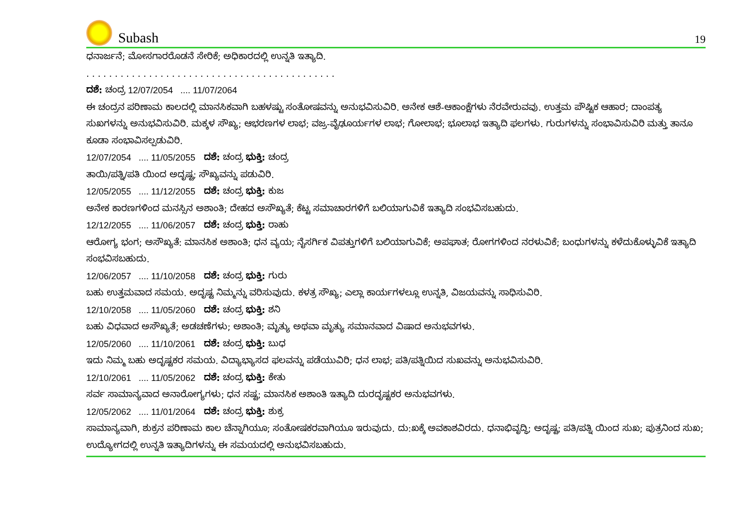Subash
19
ಧನಾರ್ಜನೆ; ಮೋಸಗಾರರೊಡನೆ ಸೇರಿಕೆ; ಅಧಿಕಾರದಲ್ಲಿ ಉನ್ನತಿ ಇತ್ಯಾದಿ.
. . . . . . . . . . . . . . . . . . . . . . . . . . . . . . . . . . . . . . . . . . . .
ದಶೆ: ಚಂದ್ರ 12/07/2054 .... 11/07/2064
ಈ ಚಂದ್ರನ ಪರಿಣಾಮ ಕಾಲದಲ್ಲಿ ಮಾನಸಿಕವಾಗಿ ಬಹಳಷ್ಟು ಸಂತೋಷವನ್ನು ಅನುಭವಿಸುವಿರಿ. ಅನೇಕ ಆಶೆ-ಆಕಾಂಕ್ಷೆಗಳು ನೆರವೇರುವವು. ಉತ್ತಮ ಪೌಷ್ಟಿಕ ಆಹಾರ; ದಾಂಪತ್ಯ ಸುಖಗಳನ್ನು ಅನುಭವಿಸುವಿರಿ. ಮಕ್ಕಳ ಸೌಖ್ಯ; ಆಭರಣಗಳ ಲಾಭ; ವಜ್ರ-ವೈಢೂರ್ಯಗಳ ಲಾಭ; ಗೋಲಾಭ; ಭೂಲಾಭ ಇತ್ಯಾದಿ ಫಲಗಳು. ಗುರುಗಳನ್ನು ಸಂಭಾವಿಸುವಿರಿ ಮತ್ತು ತಾನೂ ಕೂಡಾ ಸಂಭಾವಿಸಲ್ಪಡುವಿರಿ.
12/07/2054 .... 11/05/2055 ದಶೆ: ಚಂದ್ರ ಭುಕ್ತಿ: ಚಂದ್ರ
ತಾಯಿ/ಪತ್ನಿ/ಪತಿ ಯಿಂದ ಅದೃಷ್ಟ; ಸೌಖ್ಯವನ್ನು ಪಡುವಿರಿ.
12/05/2055 .... 11/12/2055 ದಶೆ: ಚಂದ್ರ ಭುಕ್ತಿ: ಕುಜ
ಅನೇಕ ಕಾರಣಗಳಿಂದ ಮನಸ್ಸಿನ ಅಶಾಂತಿ; ದೇಹದ ಅಸೌಖ್ಯತೆ; ಕೆಟ್ಟ ಸಮಾಚಾರಗಳಿಗೆ ಬಲಿಯಾಗುವಿಕೆ ಇತ್ಯಾದಿ ಸಂಭವಿಸಬಹುದು.
12/12/2055 .... 11/06/2057 ದಶೆ: ಚಂದ್ರ ಭುಕ್ತಿ: ರಾಹು
ಆರೋಗ್ಯ ಭಂಗ; ಅಸೌಖ್ಯತೆ: ಮಾನಸಿಕ ಅಶಾಂತಿ; ಧನ ವ್ಯಯ; ನೈಸರ್ಗಿಕ ವಿಪತ್ತುಗಳಿಗೆ ಬಲಿಯಾಗುವಿಕೆ; ಅಪಘಾತ; ರೋಗಗಳಿಂದ ನರಳುವಿಕೆ; ಬಂಧುಗಳನ್ನು ಕಳೆದುಕೊಳ್ಳುವಿಕೆ ಇತ್ಯಾದಿ ಸಂಭವಿಸಬಹುದು.
12/06/2057 .... 11/10/2058 ದಶೆ: ಚಂದ್ರ ಭುಕ್ತಿ: ಗುರು
ಬಹು ಉತ್ತಮವಾದ ಸಮಯ. ಅದೃಷ್ಟ ನಿಮ್ಮನ್ನು ವರಿಸುವುದು. ಕಳತ್ರ ಸೌಖ್ಯ; ಎಲ್ಲಾ ಕಾರ್ಯಗಳಲ್ಲೂ ಉನ್ನತಿ, ವಿಜಯವನ್ನು ಸಾಧಿಸುವಿರಿ.
12/10/2058 .... 11/05/2060 ದಶೆ: ಚಂದ್ರ ಭುಕ್ತಿ: ಶನಿ
ಬಹು ವಿಧವಾದ ಅಸೌಖ್ಯತೆ; ಅಡಚಣೆಗಳು; ಅಶಾಂತಿ; ಮೃತ್ಯು ಅಥವಾ ಮೃತ್ಯು ಸಮಾನವಾದ ವಿಷಾದ ಅನುಭವಗಳು.
12/05/2060 .... 11/10/2061 ದಶೆ: ಚಂದ್ರ ಭುಕ್ತಿ: ಬುಧ
ಇದು ನಿಮ್ಮ ಬಹು ಅದೃಷ್ಟಕರ ಸಮಯ. ವಿದ್ಯಾಭ್ಯಾಸದ ಫಲವನ್ನು ಪಡೆಯುವಿರಿ; ಧನ ಲಾಭ; ಪತಿ/ಪತ್ನಿಯಿದ ಸುಖವನ್ನು ಅನುಭವಿಸುವಿರಿ.
12/10/2061 .... 11/05/2062 ದಶೆ: ಚಂದ್ರ ಭುಕ್ತಿ: ಕೇತು
ಸರ್ವ ಸಾಮಾನ್ಯವಾದ ಅನಾರೋಗ್ಯಗಳು; ಧನ ಸಷ್ಟ; ಮಾನಸಿಕ ಅಶಾಂತಿ ಇತ್ಯಾದಿ ದುರದೃಷ್ಟಕರ ಅನುಭವಗಳು.
12/05/2062 .... 11/01/2064 ದಶೆ: ಚಂದ್ರ ಭುಕ್ತಿ: ಶುಕ್ರ
ಸಾಮಾನ್ಯವಾಗಿ, ಶುಕ್ರನ ಪರಿಣಾಮ ಕಾಲ ಚೆನ್ನಾಗಿಯೂ; ಸಂತೋಷಕರವಾಗಿಯೂ ಇರುವುದು. ದು:ಖಕ್ಕೆ ಅವಕಾಶವಿರದು. ಧನಾಭಿವೃದ್ಧಿ; ಅದೃಷ್ಟ; ಪತಿ/ಪತ್ನಿ ಯಿಂದ ಸುಖ; ಪುತ್ರನಿಂದ ಸುಖ; ಉದ್ಯೋಗದಲ್ಲಿ ಉನ್ನತಿ ಇತ್ಯಾದಿಗಳನ್ನು ಈ ಸಮಯದಲ್ಲಿ ಅನುಭವಿಸಬಹುದು.